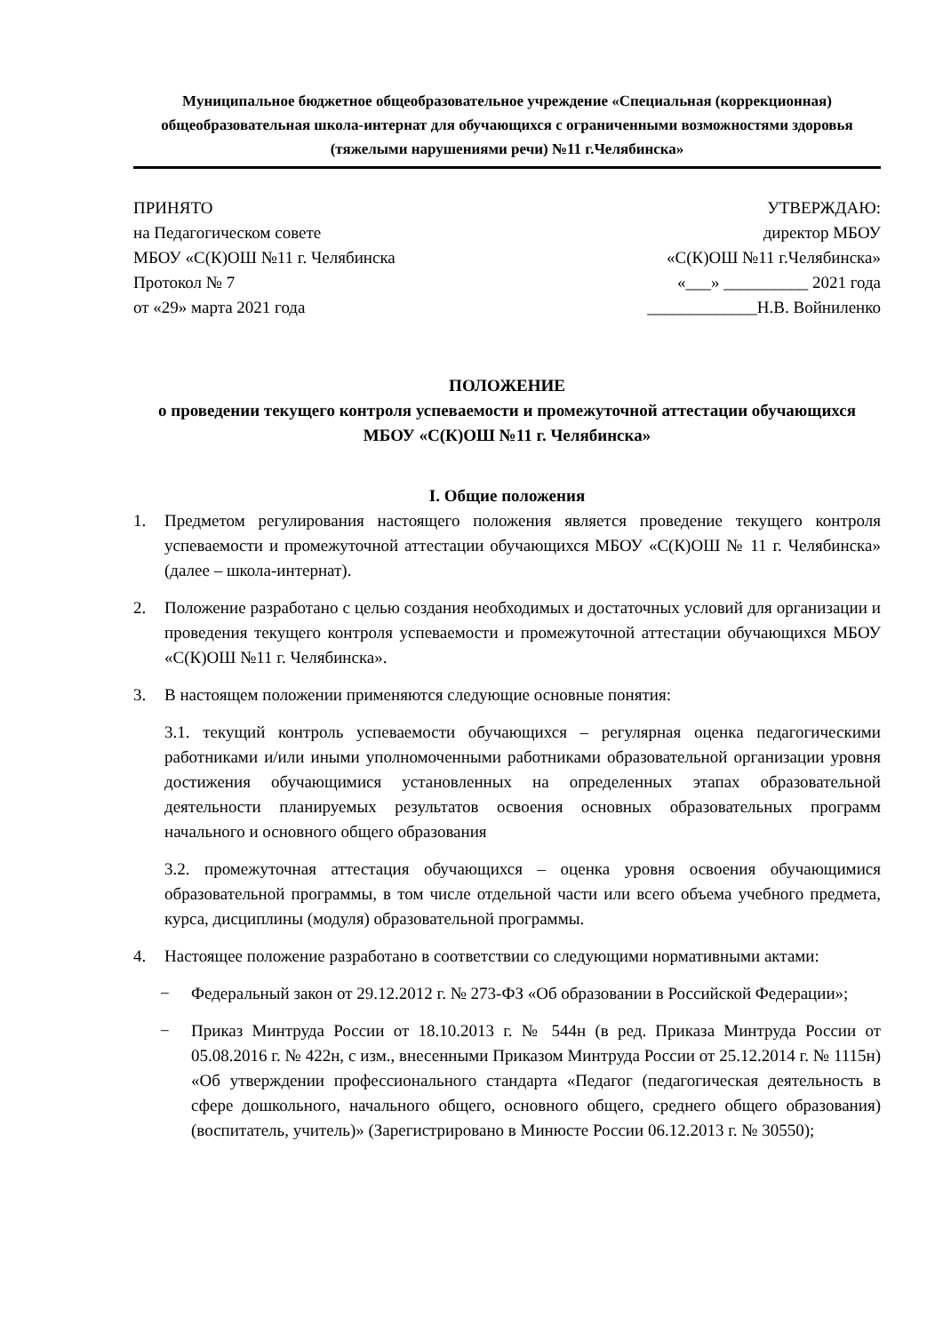Муниципальное бюджетное общеобразовательное учреждение «Специальная (коррекционная) общеобразовательная школа-интернат для обучающихся с ограниченными возможностями здоровья (тяжелыми нарушениями речи) №11 г.Челябинска»
ПРИНЯТО
на Педагогическом совете
МБОУ «С(К)ОШ №11 г. Челябинска
Протокол № 7
от «29» марта 2021 года
УТВЕРЖДАЮ:
директор МБОУ
«С(К)ОШ №11 г.Челябинска»
«___» __________ 2021 года
_____________Н.В. Войниленко
ПОЛОЖЕНИЕ
о проведении текущего контроля успеваемости и промежуточной аттестации обучающихся МБОУ «С(К)ОШ №11 г. Челябинска»
I. Общие положения
1. Предметом регулирования настоящего положения является проведение текущего контроля успеваемости и промежуточной аттестации обучающихся МБОУ «С(К)ОШ № 11 г. Челябинска» (далее – школа-интернат).
2. Положение разработано с целью создания необходимых и достаточных условий для организации и проведения текущего контроля успеваемости и промежуточной аттестации обучающихся МБОУ «С(К)ОШ №11 г. Челябинска».
3. В настоящем положении применяются следующие основные понятия:
3.1. текущий контроль успеваемости обучающихся – регулярная оценка педагогическими работниками и/или иными уполномоченными работниками образовательной организации уровня достижения обучающимися установленных на определенных этапах образовательной деятельности планируемых результатов освоения основных образовательных программ начального и основного общего образования
3.2. промежуточная аттестация обучающихся – оценка уровня освоения обучающимися образовательной программы, в том числе отдельной части или всего объема учебного предмета, курса, дисциплины (модуля) образовательной программы.
4. Настоящее положение разработано в соответствии со следующими нормативными актами:
− Федеральный закон от 29.12.2012 г. № 273-ФЗ «Об образовании в Российской Федерации»;
− Приказ Минтруда России от 18.10.2013 г. № 544н (в ред. Приказа Минтруда России от 05.08.2016 г. № 422н, с изм., внесенными Приказом Минтруда России от 25.12.2014 г. № 1115н) «Об утверждении профессионального стандарта «Педагог (педагогическая деятельность в сфере дошкольного, начального общего, основного общего, среднего общего образования) (воспитатель, учитель)» (Зарегистрировано в Минюсте России 06.12.2013 г. № 30550);